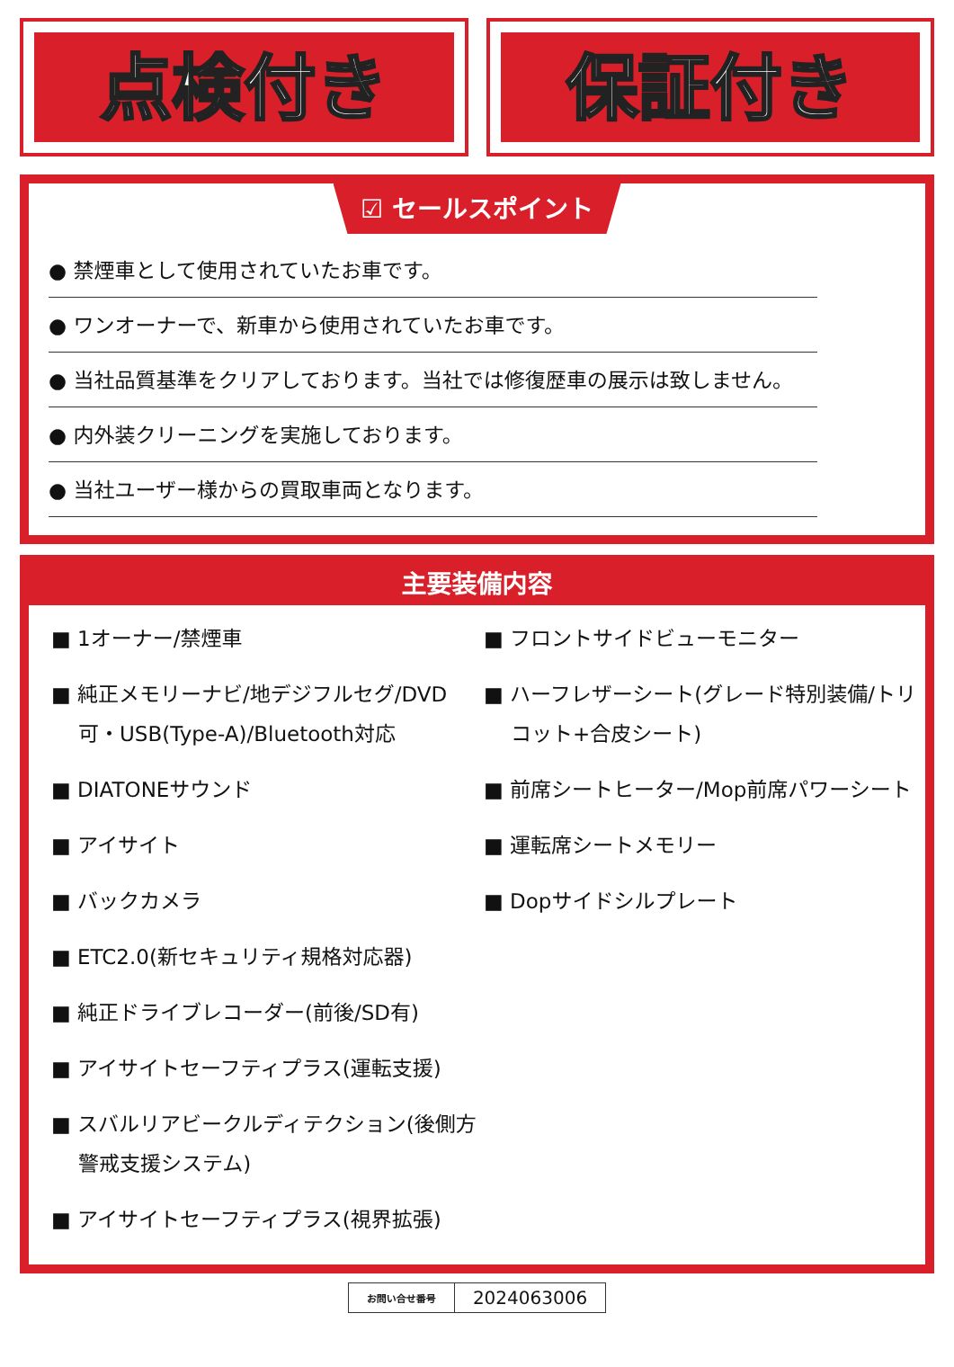点検付き 保証付き
☑ セールスポイント
● 禁煙車として使用されていたお車です。
● ワンオーナーで、新車から使用されていたお車です。
● 当社品質基準をクリアしております。当社では修復歴車の展示は致しません。
● 内外装クリーニングを実施しております。
● 当社ユーザー様からの買取車両となります。
主要装備内容
■ 1オーナー/禁煙車
■ 純正メモリーナビ/地デジフルセグ/DVD可・USB(Type-A)/Bluetooth対応
■ DIATONEサウンド
■ アイサイト
■ バックカメラ
■ ETC2.0(新セキュリティ規格対応器)
■ 純正ドライブレコーダー(前後/SD有)
■ アイサイトセーフティプラス(運転支援)
■ スバルリアビークルディテクション(後側方警戒支援システム)
■ アイサイトセーフティプラス(視界拡張)
■ フロントサイドビューモニター
■ ハーフレザーシート(グレード特別装備/トリコット+合皮シート)
■ 前席シートヒーター/Mop前席パワーシート
■ 運転席シートメモリー
■ Dopサイドシルプレート
| お問い合せ番号 | 2024063006 |